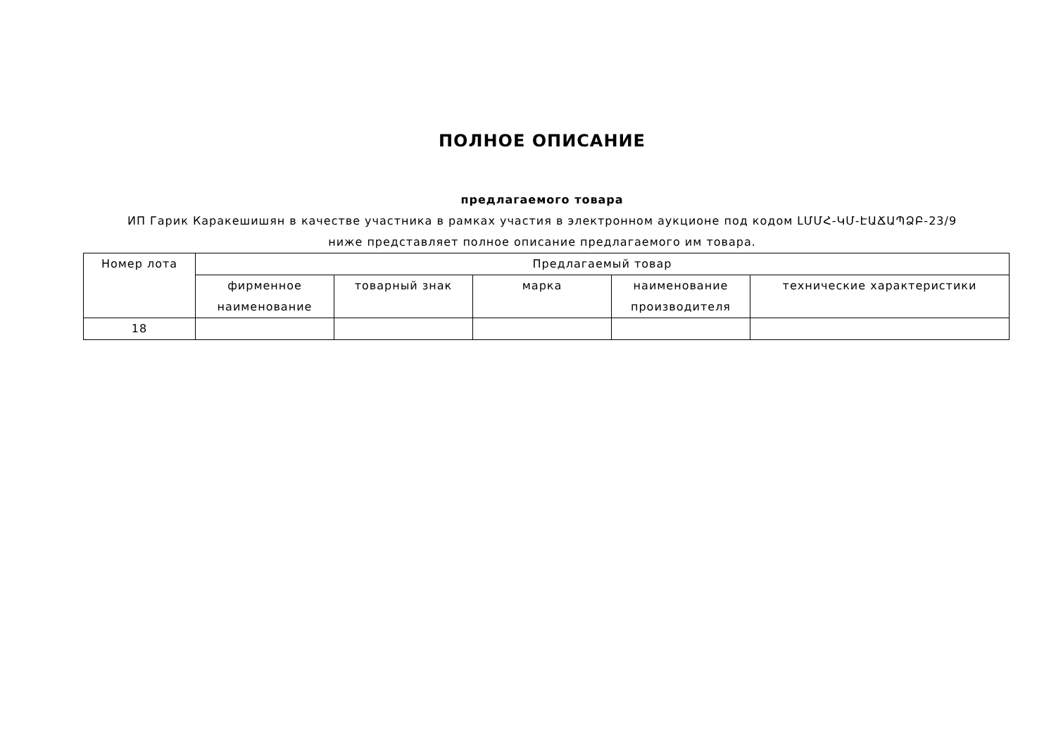ПОЛНОЕ ОПИСАНИЕ
предлагаемого товара
ИП Гарик Каракешишян в качестве участника в рамках участия в электронном аукционе под кодом ԼՄՄՀ-ԿՄ-ԷԱՃԱՊՁԲ-23/9
ниже представляет полное описание предлагаемого им товара.
| Номер лота | Предлагаемый товар | | | | |
| --- | --- | --- | --- | --- | --- |
| | фирменное наименование | товарный знак | марка | наименование производителя | технические характеристики |
| 18 | | | | | |